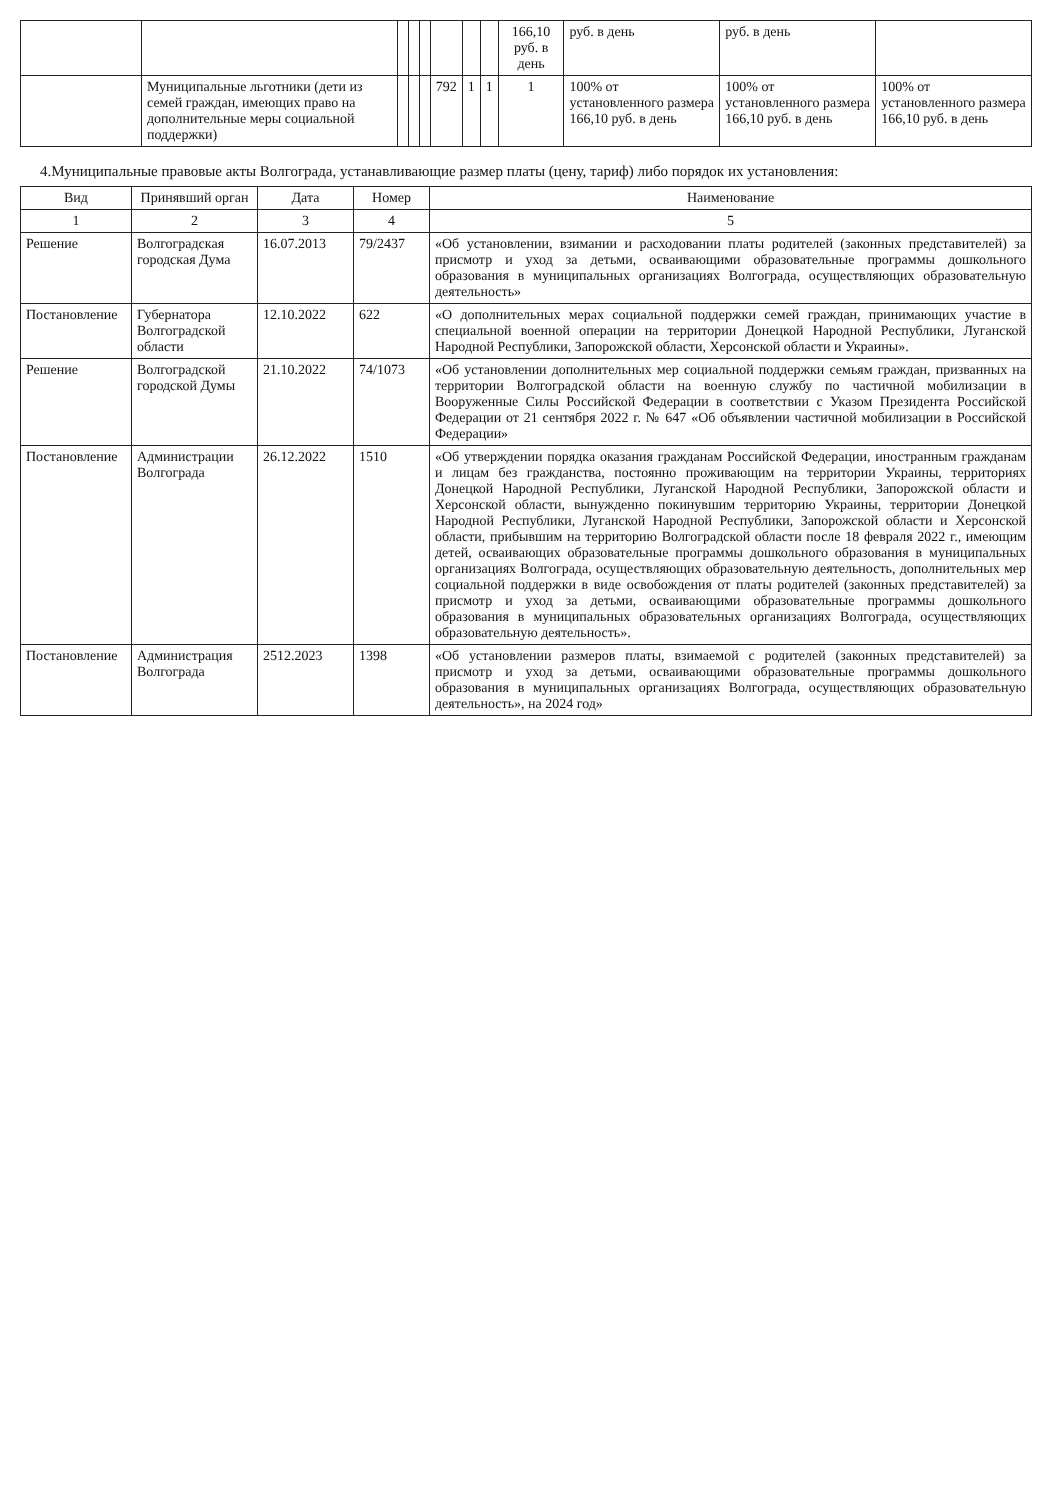| | | | | | | | | 166,10 руб. в день | руб. в день | руб. в день | |
| | Муниципальные льготники (дети из семей граждан, имеющих право на дополнительные меры социальной поддержки) | | | | 792 | 1 | 1 | 1 | 100% от установленного размера 166,10 руб. в день | 100% от установленного размера 166,10 руб. в день | 100% от установленного размера 166,10 руб. в день |
4.Муниципальные правовые акты Волгограда, устанавливающие размер платы (цену, тариф) либо порядок их установления:
| Вид | Принявший орган | Дата | Номер | Наименование |
| --- | --- | --- | --- | --- |
| 1 | 2 | 3 | 4 | 5 |
| Решение | Волгоградская городская Дума | 16.07.2013 | 79/2437 | «Об установлении, взимании и расходовании платы родителей (законных представителей) за присмотр и уход за детьми, осваивающими образовательные программы дошкольного образования в муниципальных организациях Волгограда, осуществляющих образовательную деятельность» |
| Постановление | Губернатора Волгоградской области | 12.10.2022 | 622 | «О дополнительных мерах социальной поддержки семей граждан, принимающих участие в специальной военной операции на территории Донецкой Народной Республики, Луганской Народной Республики, Запорожской области, Херсонской области и Украины». |
| Решение | Волгоградской городской Думы | 21.10.2022 | 74/1073 | «Об установлении дополнительных мер социальной поддержки семьям граждан, призванных на территории Волгоградской области на военную службу по частичной мобилизации в Вооруженные Силы Российской Федерации в соответствии с Указом Президента Российской Федерации от 21 сентября 2022 г. № 647 «Об объявлении частичной мобилизации в Российской Федерации» |
| Постановление | Администрации Волгограда | 26.12.2022 | 1510 | «Об утверждении порядка оказания гражданам Российской Федерации, иностранным гражданам и лицам без гражданства, постоянно проживающим на территории Украины, территориях Донецкой Народной Республики, Луганской Народной Республики, Запорожской области и Херсонской области, вынужденно покинувшим территорию Украины, территории Донецкой Народной Республики, Луганской Народной Республики, Запорожской области и Херсонской области, прибывшим на территорию Волгоградской области после 18 февраля 2022 г., имеющим детей, осваивающих образовательные программы дошкольного образования в муниципальных организациях Волгограда, осуществляющих образовательную деятельность, дополнительных мер социальной поддержки в виде освобождения от платы родителей (законных представителей) за присмотр и уход за детьми, осваивающими образовательные программы дошкольного образования в муниципальных образовательных организациях Волгограда, осуществляющих образовательную деятельность». |
| Постановление | Администрация Волгограда | 2512.2023 | 1398 | «Об установлении размеров платы, взимаемой с родителей (законных представителей) за присмотр и уход за детьми, осваивающими образовательные программы дошкольного образования в муниципальных организациях Волгограда, осуществляющих образовательную деятельность», на 2024 год» |